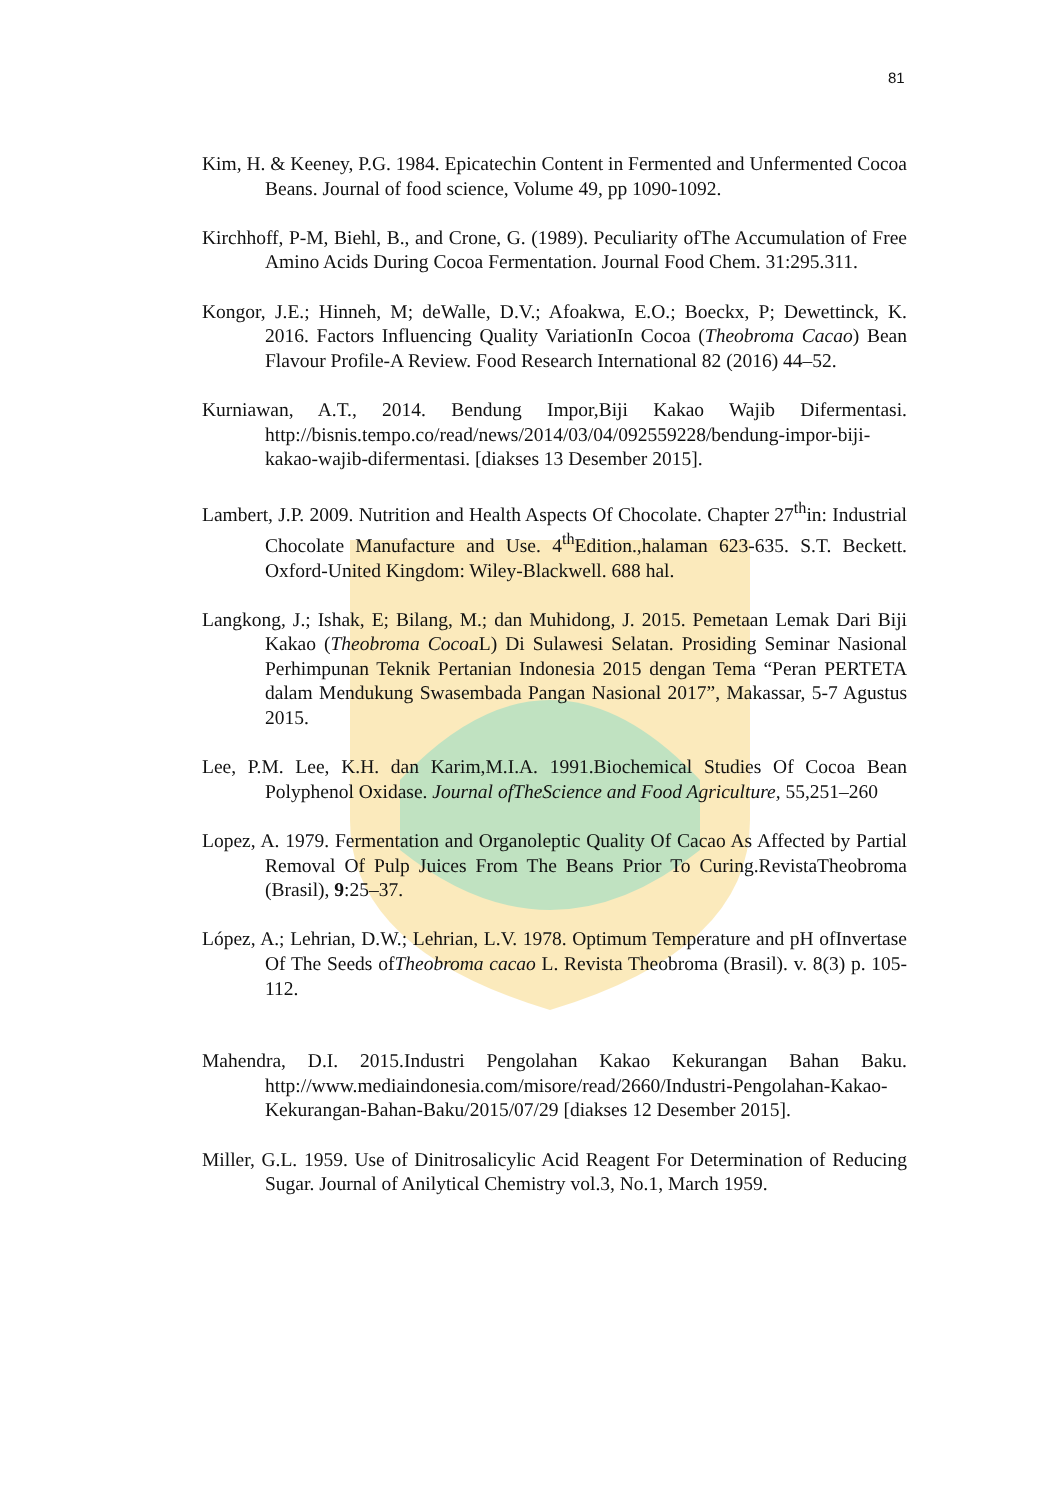81
Kim, H. & Keeney, P.G. 1984. Epicatechin Content in Fermented and Unfermented Cocoa Beans. Journal of food science, Volume 49, pp 1090-1092.
Kirchhoff, P-M, Biehl, B., and Crone, G. (1989). Peculiarity ofThe Accumulation of Free Amino Acids During Cocoa Fermentation. Journal Food Chem. 31:295.311.
Kongor, J.E.; Hinneh, M; deWalle, D.V.; Afoakwa, E.O.; Boeckx, P; Dewettinck, K. 2016. Factors Influencing Quality VariationIn Cocoa (Theobroma Cacao) Bean Flavour Profile-A Review. Food Research International 82 (2016) 44–52.
Kurniawan, A.T., 2014. Bendung Impor,Biji Kakao Wajib Difermentasi. http://bisnis.tempo.co/read/news/2014/03/04/092559228/bendung-impor-biji-kakao-wajib-difermentasi. [diakses 13 Desember 2015].
Lambert, J.P. 2009. Nutrition and Health Aspects Of Chocolate. Chapter 27<sup>th</sup>in: Industrial Chocolate Manufacture and Use. 4<sup>th</sup>Edition.,halaman 623-635. S.T. Beckett. Oxford-United Kingdom: Wiley-Blackwell. 688 hal.
Langkong, J.; Ishak, E; Bilang, M.; dan Muhidong, J. 2015. Pemetaan Lemak Dari Biji Kakao (Theobroma Cocoa L) Di Sulawesi Selatan. Prosiding Seminar Nasional Perhimpunan Teknik Pertanian Indonesia 2015 dengan Tema “Peran PERTETA dalam Mendukung Swasembada Pangan Nasional 2017”, Makassar, 5-7 Agustus 2015.
Lee, P.M. Lee, K.H. dan Karim,M.I.A. 1991.Biochemical Studies Of Cocoa Bean Polyphenol Oxidase. Journal ofTheScience and Food Agriculture, 55,251–260
Lopez, A. 1979. Fermentation and Organoleptic Quality Of Cacao As Affected by Partial Removal Of Pulp Juices From The Beans Prior To Curing.RevistaTheobroma (Brasil), 9:25–37.
López, A.; Lehrian, D.W.; Lehrian, L.V. 1978. Optimum Temperature and pH ofInvertase Of The Seeds ofTheobroma cacao L. Revista Theobroma (Brasil). v. 8(3) p. 105-112.
Mahendra, D.I. 2015.Industri Pengolahan Kakao Kekurangan Bahan Baku. http://www.mediaindonesia.com/misore/read/2660/Industri-Pengolahan-Kakao-Kekurangan-Bahan-Baku/2015/07/29 [diakses 12 Desember 2015].
Miller, G.L. 1959. Use of Dinitrosalicylic Acid Reagent For Determination of Reducing Sugar. Journal of Anilytical Chemistry vol.3, No.1, March 1959.